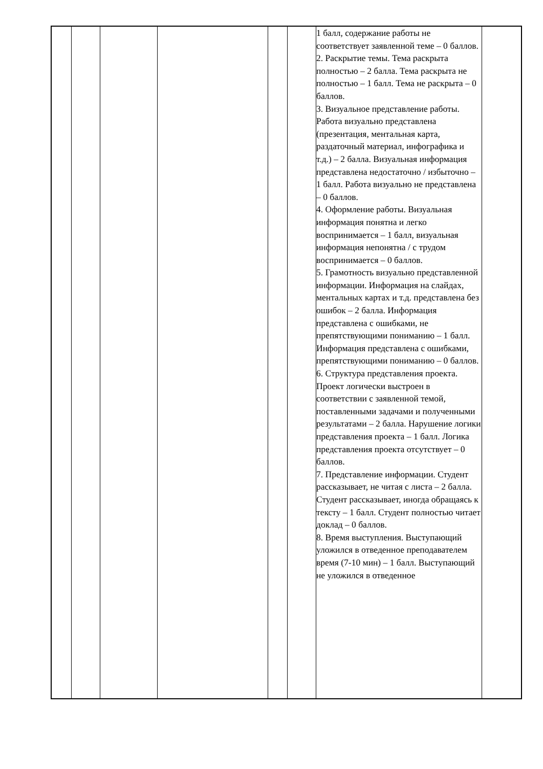| | | | | | | 1 балл, содержание работы не соответствует заявленной теме – 0 баллов. 2. Раскрытие темы. Тема раскрыта полностью – 2 балла. Тема раскрыта не полностью – 1 балл. Тема не раскрыта – 0 баллов. 3. Визуальное представление работы. Работа визуально представлена (презентация, ментальная карта, раздаточный материал, инфографика и т.д.) – 2 балла. Визуальная информация представлена недостаточно / избыточно – 1 балл. Работа визуально не представлена – 0 баллов. 4. Оформление работы. Визуальная информация понятна и легко воспринимается – 1 балл, визуальная информация непонятна / с трудом воспринимается – 0 баллов. 5. Грамотность визуально представленной информации. Информация на слайдах, ментальных картах и т.д. представлена без ошибок – 2 балла. Информация представлена с ошибками, не препятствующими пониманию – 1 балл. Информация представлена с ошибками, препятствующими пониманию – 0 баллов. 6. Структура представления проекта. Проект логически выстроен в соответствии с заявленной темой, поставленными задачами и полученными результатами – 2 балла. Нарушение логики представления проекта – 1 балл. Логика представления проекта отсутствует – 0 баллов. 7. Представление информации. Студент рассказывает, не читая с листа – 2 балла. Студент рассказывает, иногда обращаясь к тексту – 1 балл. Студент полностью читает доклад – 0 баллов. 8. Время выступления. Выступающий уложился в отведенное преподавателем время (7-10 мин) – 1 балл. Выступающий не уложился в отведенное | |